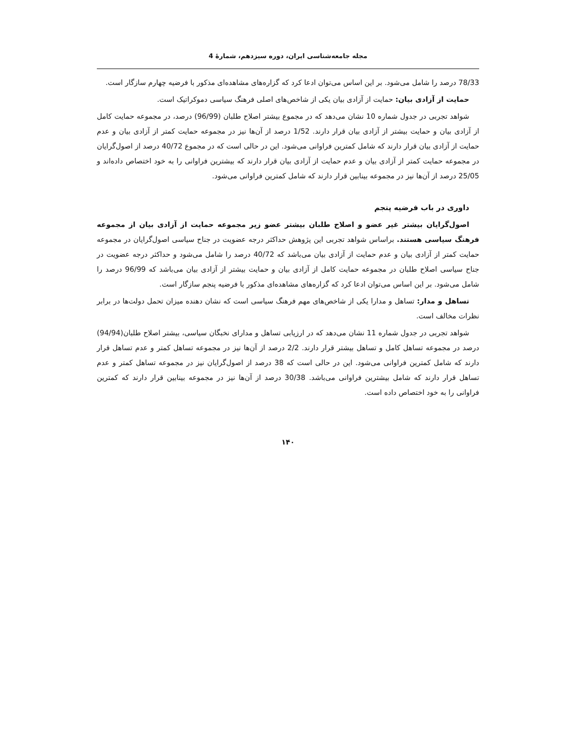مجله جامعه‌شناسی ایران، دوره سیزدهم، شمارۀ 4
78/33 درصد را شامل می‌شود. بر این اساس می‌توان ادعا کرد که گزاره‌های مشاهده‌ای مذکور با فرضیه چهارم سازگار است.
حمایت از آزادی بیان: حمایت از آزادی بیان یکی از شاخص‌های اصلی فرهنگ سیاسی دموکراتیک است.
شواهد تجربی در جدول شماره 10 نشان می‌دهد که در مجموع بیشتر اصلاح طلبان (96/99) درصد، در مجموعه حمایت کامل از آزادی بیان و حمایت بیشتر از آزادی بیان قرار دارند. 1/52 درصد از آن‌ها نیز در مجموعه حمایت کمتر از آزادی بیان و عدم حمایت از آزادی بیان قرار دارند که شامل کمترین فراوانی می‌شود. این در حالی است که در مجموع 40/72 درصد از اصول‌گرایان در مجموعه حمایت کمتر از آزادی بیان و عدم حمایت از آزادی بیان قرار دارند که بیشترین فراوانی را به خود اختصاص داده‌اند و 25/05 درصد از آن‌ها نیز در مجموعه بینابین قرار دارند که شامل کمترین فراوانی می‌شود.
داوری در باب فرضیه پنجم
اصول‌گرایان بیشتر غیر عضو و اصلاح طلبان بیشتر عضو زیر مجموعه حمایت از آزادی بیان از مجموعه فرهنگ سیاسی هستند. براساس شواهد تجربی این پژوهش حداکثر درجه عضویت در جناح سیاسی اصول‌گرایان در مجموعه حمایت کمتر از آزادی بیان و عدم حمایت از آزادی بیان می‌باشد که 40/72 درصد را شامل می‌شود و حداکثر درجه عضویت در جناح سیاسی اصلاح طلبان در مجموعه حمایت کامل از آزادی بیان و حمایت بیشتر از آزادی بیان می‌باشد که 96/99 درصد را شامل می‌شود. بر این اساس می‌توان ادعا کرد که گزاره‌های مشاهده‌ای مذکور با فرضیه پنجم سازگار است.
تساهل و مدار: تساهل و مدارا یکی از شاخص‌های مهم فرهنگ سیاسی است که نشان دهنده میزان تحمل دولت‌ها در برابر نظرات مخالف است.
شواهد تجربی در جدول شماره 11 نشان می‌دهد که در ارزیابی تساهل و مدارای نخبگان سیاسی، بیشتر اصلاح طلبان(94/94) درصد در مجموعه تساهل کامل و تساهل بیشتر قرار دارند. 2/2 درصد از آن‌ها نیز در مجموعه تساهل کمتر و عدم تساهل قرار دارند که شامل کمترین فراوانی می‌شود. این در حالی است که 38 درصد از اصول‌گرایان نیز در مجموعه تساهل کمتر و عدم تساهل قرار دارند که شامل بیشترین فراوانی می‌باشد. 30/38 درصد از آن‌ها نیز در مجموعه بینابین قرار دارند که کمترین فراوانی را به خود اختصاص داده است.
۱۴۰